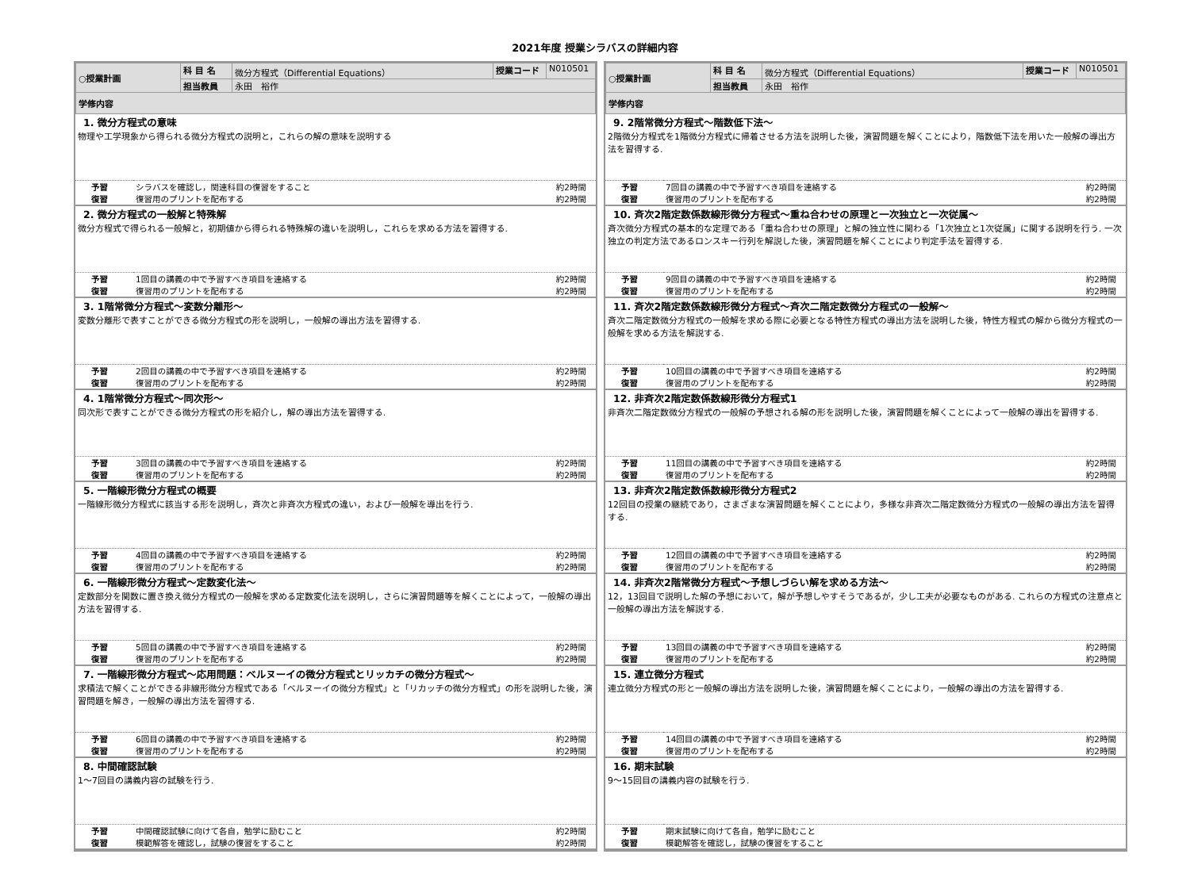2021年度 授業シラバスの詳細内容
| ○授業計画 | 科 目 名 | 微分方程式（Differential Equations） | 授業コード | N010501 |
| | 担当教員 | 永田 裕作 | | |
| 学修内容 | | | | |
| 1. 微分方程式の意味 | | |
| 物理や工学現象から得られる微分方程式の説明と，これらの解の意味を説明する | | |
| 予習 | シラバスを確認し，関連科目の復習をすること | 約2時間 |
| 復習 | 復習用のプリントを配布する | 約2時間 |
| 2. 微分方程式の一般解と特殊解 | | |
| 微分方程式で得られる一般解と，初期値から得られる特殊解の違いを説明し，これらを求める方法を習得する. | | |
| 予習 | 1回目の講義の中で予習すべき項目を連絡する | 約2時間 |
| 復習 | 復習用のプリントを配布する | 約2時間 |
| 3. 1階常微分方程式～変数分離形～ | | |
| 変数分離形で表すことができる微分方程式の形を説明し，一般解の導出方法を習得する. | | |
| 予習 | 2回目の講義の中で予習すべき項目を連絡する | 約2時間 |
| 復習 | 復習用のプリントを配布する | 約2時間 |
| 4. 1階常微分方程式～同次形～ | | |
| 同次形で表すことができる微分方程式の形を紹介し，解の導出方法を習得する. | | |
| 予習 | 3回目の講義の中で予習すべき項目を連絡する | 約2時間 |
| 復習 | 復習用のプリントを配布する | 約2時間 |
| 5. 一階線形微分方程式の概要 | | |
| 一階線形微分方程式に該当する形を説明し，斉次と非斉次方程式の違い，および一般解を導出を行う. | | |
| 予習 | 4回目の講義の中で予習すべき項目を連絡する | 約2時間 |
| 復習 | 復習用のプリントを配布する | 約2時間 |
| 6. 一階線形微分方程式～定数変化法～ | | |
| 定数部分を関数に置き換え微分方程式の一般解を求める定数変化法を説明し，さらに演習問題等を解くことによって，一般解の導出方法を習得する. | | |
| 予習 | 5回目の講義の中で予習すべき項目を連絡する | 約2時間 |
| 復習 | 復習用のプリントを配布する | 約2時間 |
| 7. 一階線形微分方程式～応用問題：ベルヌーイの微分方程式とリッカチの微分方程式～ | | |
| 求積法で解くことができる非線形微分方程式である「ベルヌーイの微分方程式」と「リカッチの微分方程式」の形を説明した後，演習問題を解き，一般解の導出方法を習得する. | | |
| 予習 | 6回目の講義の中で予習すべき項目を連絡する | 約2時間 |
| 復習 | 復習用のプリントを配布する | 約2時間 |
| 8. 中間確認試験 | | |
| 1～7回目の講義内容の試験を行う. | | |
| 予習 | 中間確認試験に向けて各自，勉学に励むこと | 約2時間 |
| 復習 | 模範解答を確認し，試験の復習をすること | 約2時間 |
| ○授業計画 | 科 目 名 | 微分方程式（Differential Equations） | 授業コード | N010501 |
| | 担当教員 | 永田 裕作 | | |
| 学修内容 | | | | |
| 9. 2階常微分方程式～階数低下法～ | | |
| 2階微分方程式を1階微分方程式に帰着させる方法を説明した後，演習問題を解くことにより，階数低下法を用いた一般解の導出方法を習得する. | | |
| 予習 | 7回目の講義の中で予習すべき項目を連絡する | 約2時間 |
| 復習 | 復習用のプリントを配布する | 約2時間 |
| 10. 斉次2階定数係数線形微分方程式～重ね合わせの原理と一次独立と一次従属～ | | |
| 斉次微分方程式の基本的な定理である「重ね合わせの原理」と解の独立性に関わる「1次独立と1次従属」に関する説明を行う. 一次独立の判定方法であるロンスキー行列を解説した後，演習問題を解くことにより判定手法を習得する. | | |
| 予習 | 9回目の講義の中で予習すべき項目を連絡する | 約2時間 |
| 復習 | 復習用のプリントを配布する | 約2時間 |
| 11. 斉次2階定数係数線形微分方程式～斉次二階定数微分方程式の一般解～ | | |
| 斉次二階定数微分方程式の一般解を求める際に必要となる特性方程式の導出方法を説明した後，特性方程式の解から微分方程式の一般解を求める方法を解説する. | | |
| 予習 | 10回目の講義の中で予習すべき項目を連絡する | 約2時間 |
| 復習 | 復習用のプリントを配布する | 約2時間 |
| 12. 非斉次2階定数係数線形微分方程式1 | | |
| 非斉次二階定数微分方程式の一般解の予想される解の形を説明した後，演習問題を解くことによって一般解の導出を習得する. | | |
| 予習 | 11回目の講義の中で予習すべき項目を連絡する | 約2時間 |
| 復習 | 復習用のプリントを配布する | 約2時間 |
| 13. 非斉次2階定数係数線形微分方程式2 | | |
| 12回目の授業の継続であり，さまざまな演習問題を解くことにより，多様な非斉次二階定数微分方程式の一般解の導出方法を習得する. | | |
| 予習 | 12回目の講義の中で予習すべき項目を連絡する | 約2時間 |
| 復習 | 復習用のプリントを配布する | 約2時間 |
| 14. 非斉次2階常微分方程式～予想しづらい解を求める方法～ | | |
| 12，13回目で説明した解の予想において，解が予想しやすそうであるが，少し工夫が必要なものがある. これらの方程式の注意点と一般解の導出方法を解説する. | | |
| 予習 | 13回目の講義の中で予習すべき項目を連絡する | 約2時間 |
| 復習 | 復習用のプリントを配布する | 約2時間 |
| 15. 連立微分方程式 | | |
| 連立微分方程式の形と一般解の導出方法を説明した後，演習問題を解くことにより，一般解の導出の方法を習得する. | | |
| 予習 | 14回目の講義の中で予習すべき項目を連絡する | 約2時間 |
| 復習 | 復習用のプリントを配布する | 約2時間 |
| 16. 期末試験 | | |
| 9～15回目の講義内容の試験を行う. | | |
| 予習 | 期末試験に向けて各自，勉学に励むこと | |
| 復習 | 模範解答を確認し，試験の復習をすること | |